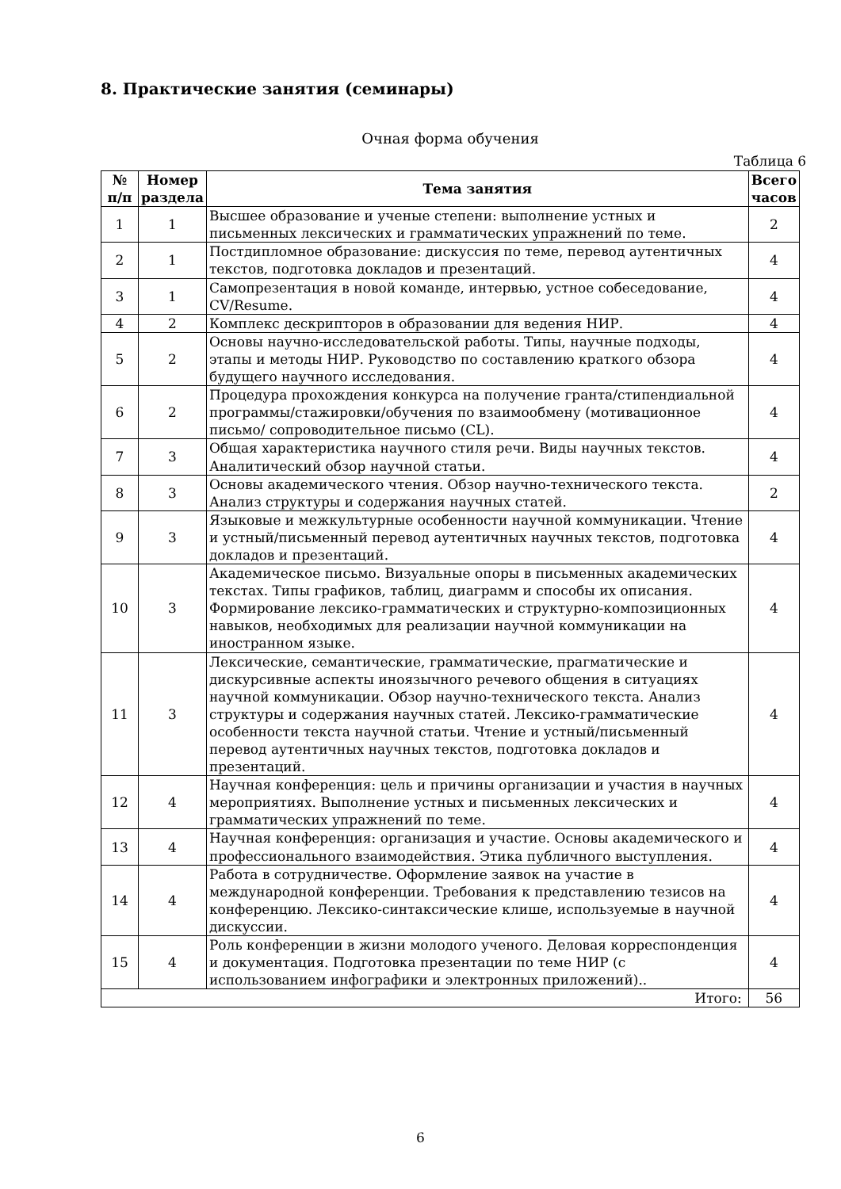8. Практические занятия (семинары)
Очная форма обучения
Таблица 6
| № п/п | Номер раздела | Тема занятия | Всего часов |
| --- | --- | --- | --- |
| 1 | 1 | Высшее образование и ученые степени: выполнение устных и письменных лексических и грамматических упражнений по теме. | 2 |
| 2 | 1 | Постдипломное образование: дискуссия по теме, перевод аутентичных текстов, подготовка докладов и презентаций. | 4 |
| 3 | 1 | Самопрезентация в новой команде, интервью, устное собеседование, CV/Resume. | 4 |
| 4 | 2 | Комплекс дескрипторов в образовании для ведения НИР. | 4 |
| 5 | 2 | Основы научно-исследовательской работы. Типы, научные подходы, этапы и методы НИР. Руководство по составлению краткого обзора будущего научного исследования. | 4 |
| 6 | 2 | Процедура прохождения конкурса на получение гранта/стипендиальной программы/стажировки/обучения по взаимообмену (мотивационное письмо/ сопроводительное письмо (CL). | 4 |
| 7 | 3 | Общая характеристика научного стиля речи. Виды научных текстов. Аналитический обзор научной статьи. | 4 |
| 8 | 3 | Основы академического чтения. Обзор научно-технического текста. Анализ структуры и содержания научных статей. | 2 |
| 9 | 3 | Языковые и межкультурные особенности научной коммуникации. Чтение и устный/письменный перевод аутентичных научных текстов, подготовка докладов и презентаций. | 4 |
| 10 | 3 | Академическое письмо. Визуальные опоры в письменных академических текстах. Типы графиков, таблиц, диаграмм и способы их описания. Формирование лексико-грамматических и структурно-композиционных навыков, необходимых для реализации научной коммуникации на иностранном языке. | 4 |
| 11 | 3 | Лексические, семантические, грамматические, прагматические и дискурсивные аспекты иноязычного речевого общения в ситуациях научной коммуникации. Обзор научно-технического текста. Анализ структуры и содержания научных статей. Лексико-грамматические особенности текста научной статьи. Чтение и устный/письменный перевод аутентичных научных текстов, подготовка докладов и презентаций. | 4 |
| 12 | 4 | Научная конференция: цель и причины организации и участия в научных мероприятиях. Выполнение устных и письменных лексических и грамматических упражнений по теме. | 4 |
| 13 | 4 | Научная конференция: организация и участие. Основы академического и профессионального взаимодействия. Этика публичного выступления. | 4 |
| 14 | 4 | Работа в сотрудничестве. Оформление заявок на участие в международной конференции. Требования к представлению тезисов на конференцию. Лексико-синтаксические клише, используемые в научной дискуссии. | 4 |
| 15 | 4 | Роль конференции в жизни молодого ученого. Деловая корреспонденция и документация. Подготовка презентации по теме НИР (с использованием инфографики и электронных приложений).. | 4 |
| Итого: | | | 56 |
6